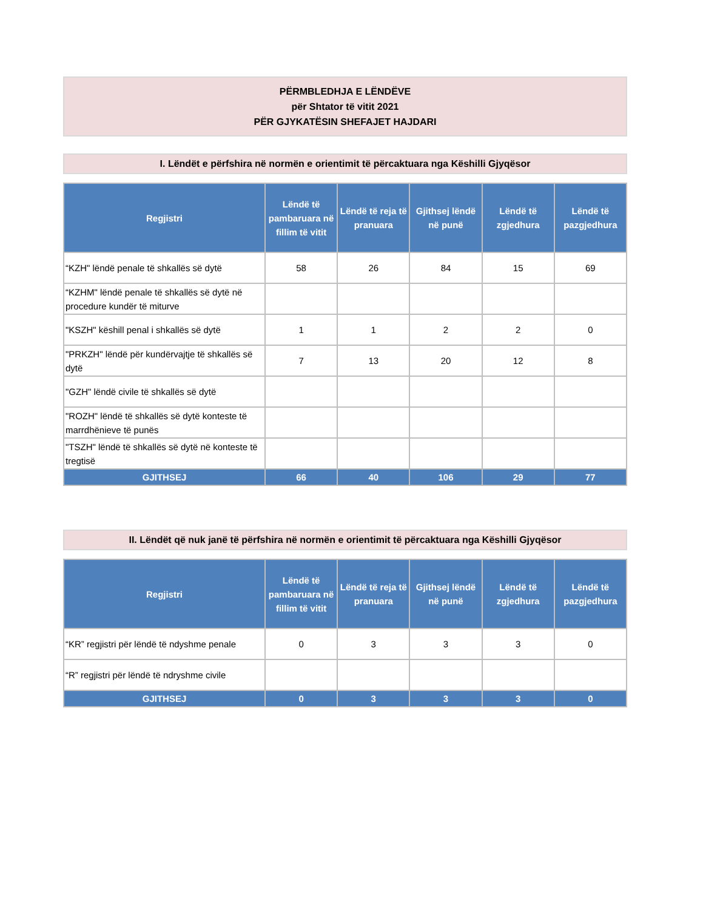PËRMBLEDHJA E LËNDËVE
për Shtator të vitit 2021
PËR GJYKATËSIN SHEFAJET HAJDARI
I. Lëndët e përfshira në normën e orientimit të përcaktuara nga Këshilli Gjyqësor
| Regjistri | Lëndë të pambaruara në fillim të vitit | Lëndë të reja të pranuara | Gjithsej lëndë në punë | Lëndë të zgjedhura | Lëndë të pazgjedhura |
| --- | --- | --- | --- | --- | --- |
| “KZH" lëndë penale të shkallës së dytë | 58 | 26 | 84 | 15 | 69 |
| “KZHM" lëndë penale të shkallës së dytë në procedure kundër të miturve | | | | | |
| "KSZH" këshill penal i shkallës së dytë | 1 | 1 | 2 | 2 | 0 |
| "PRKZH" lëndë për kundërvajtje të shkallës së dytë | 7 | 13 | 20 | 12 | 8 |
| "GZH" lëndë civile të shkallës së dytë | | | | | |
| "ROZH" lëndë të shkallës së dytë konteste të marrdhënieve të punës | | | | | |
| "TSZH" lëndë të shkallës së dytë në konteste të tregtisë | | | | | |
| GJITHSEJ | 66 | 40 | 106 | 29 | 77 |
II. Lëndët që nuk janë të përfshira në normën e orientimit të përcaktuara nga Këshilli Gjyqësor
| Regjistri | Lëndë të pambaruara në fillim të vitit | Lëndë të reja të pranuara | Gjithsej lëndë në punë | Lëndë të zgjedhura | Lëndë të pazgjedhura |
| --- | --- | --- | --- | --- | --- |
| “KR” regjistri për lëndë të ndyshme penale | 0 | 3 | 3 | 3 | 0 |
| “R” regjistri për lëndë të ndryshme civile | | | | | |
| GJITHSEJ | 0 | 3 | 3 | 3 | 0 |